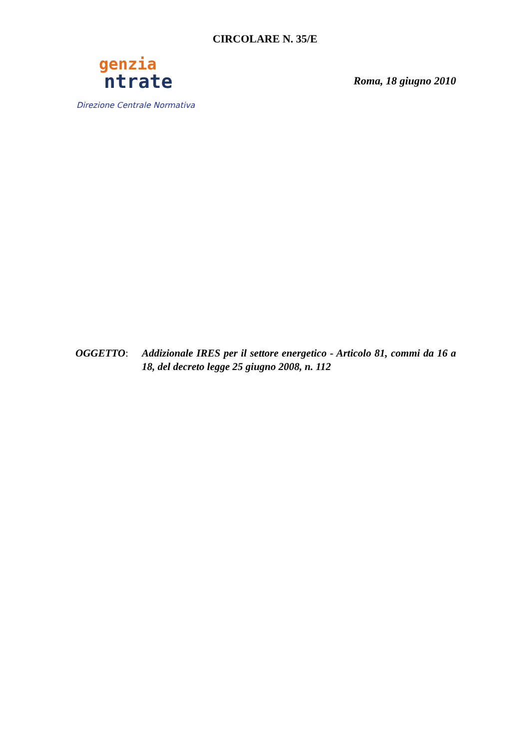CIRCOLARE N. 35/E
genzia
ntrate
Direzione Centrale Normativa
Roma, 18 giugno 2010
OGGETTO: Addizionale IRES per il settore energetico - Articolo 81, commi da 16 a 18, del decreto legge 25 giugno 2008, n. 112